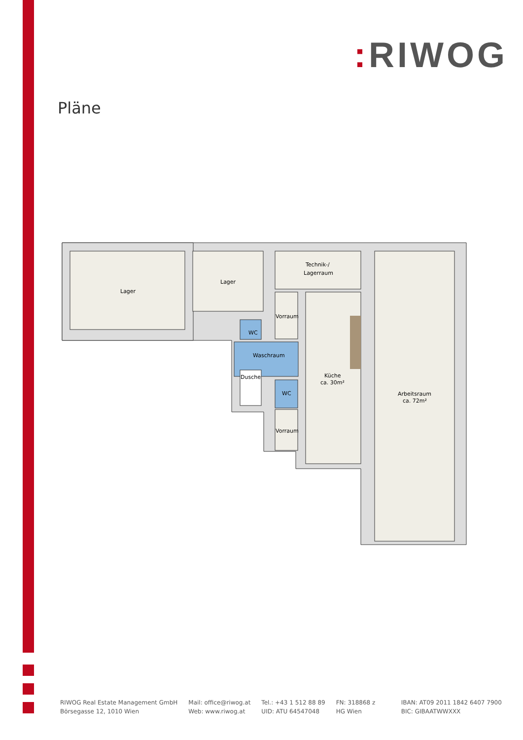: RIWOG
Pläne
Lager
Lager
Technik-/
Lagerraum
Vorraum
WC
Waschraum
Dusche
WC
Vorraum
Küche
ca. 30m²
Arbeitsraum
ca. 72m²
RIWOG Real Estate Management GmbH
Börsegasse 12, 1010 Wien
Mail: office@riwog.at
Web: www.riwog.at
Tel.: +43 1 512 88 89
UID: ATU 64547048
FN: 318868 z
HG Wien
IBAN: AT09 2011 1842 6407 7900
BIC: GIBAATWWXXX